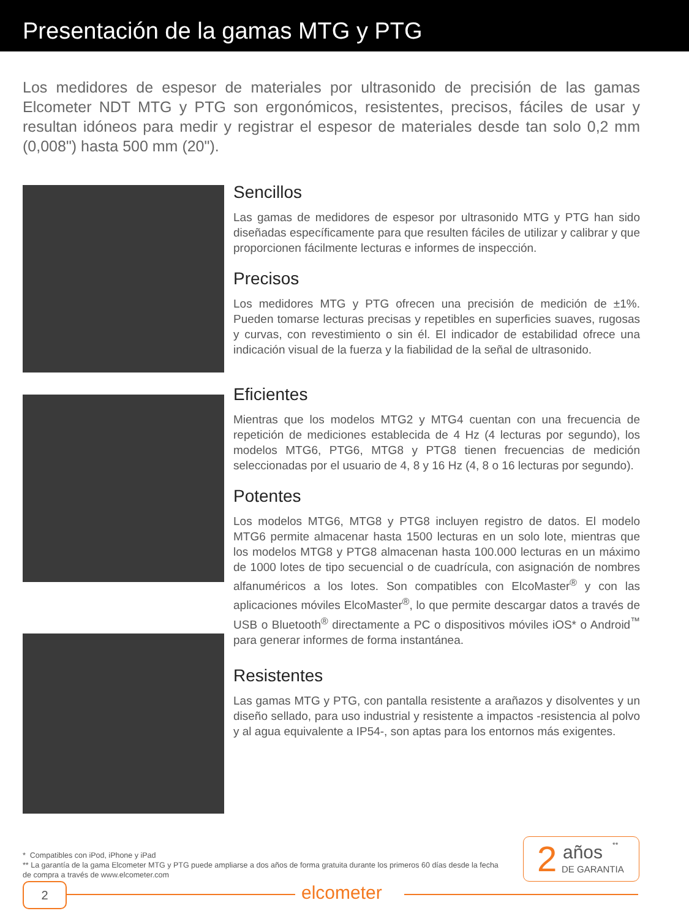Presentación de la gamas MTG y PTG
Los medidores de espesor de materiales por ultrasonido de precisión de las gamas Elcometer NDT MTG y PTG son ergonómicos, resistentes, precisos, fáciles de usar y resultan idóneos para medir y registrar el espesor de materiales desde tan solo 0,2 mm (0,008") hasta 500 mm (20").
Sencillos
Las gamas de medidores de espesor por ultrasonido MTG y PTG han sido diseñadas específicamente para que resulten fáciles de utilizar y calibrar y que proporcionen fácilmente lecturas e informes de inspección.
Precisos
Los medidores MTG y PTG ofrecen una precisión de medición de ±1%. Pueden tomarse lecturas precisas y repetibles en superficies suaves, rugosas y curvas, con revestimiento o sin él. El indicador de estabilidad ofrece una indicación visual de la fuerza y la fiabilidad de la señal de ultrasonido.
Eficientes
Mientras que los modelos MTG2 y MTG4 cuentan con una frecuencia de repetición de mediciones establecida de 4 Hz (4 lecturas por segundo), los modelos MTG6, PTG6, MTG8 y PTG8 tienen frecuencias de medición seleccionadas por el usuario de 4, 8 y 16 Hz (4, 8 o 16 lecturas por segundo).
Potentes
Los modelos MTG6, MTG8 y PTG8 incluyen registro de datos. El modelo MTG6 permite almacenar hasta 1500 lecturas en un solo lote, mientras que los modelos MTG8 y PTG8 almacenan hasta 100.000 lecturas en un máximo de 1000 lotes de tipo secuencial o de cuadrícula, con asignación de nombres alfanuméricos a los lotes. Son compatibles con ElcoMaster<sup>®</sup> y con las aplicaciones móviles ElcoMaster<sup>®</sup>, lo que permite descargar datos a través de USB o Bluetooth<sup>®</sup> directamente a PC o dispositivos móviles iOS* o Android<sup>™</sup> para generar informes de forma instantánea.
Resistentes
Las gamas MTG y PTG, con pantalla resistente a arañazos y disolventes y un diseño sellado, para uso industrial y resistente a impactos -resistencia al polvo y al agua equivalente a IP54-, son aptas para los entornos más exigentes.
* Compatibles con iPod, iPhone y iPad
** La garantía de la gama Elcometer MTG y PTG puede ampliarse a dos años de forma gratuita durante los primeros 60 días desde la fecha de compra a través de www.elcometer.com
2 años **
DE GARANTIA
2 elcometer